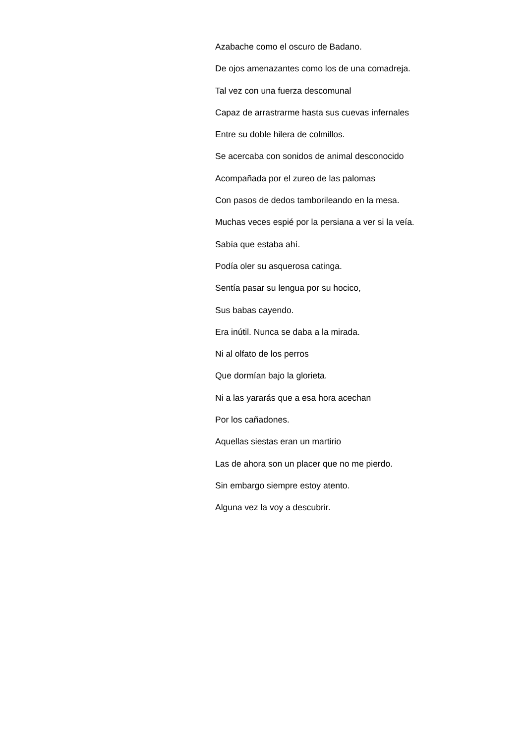Azabache como el oscuro de Badano.
De ojos amenazantes como los de una comadreja.
Tal vez con una fuerza descomunal
Capaz de arrastrarme hasta sus cuevas infernales
Entre su doble hilera de colmillos.
Se acercaba con sonidos de animal desconocido
Acompañada por el zureo de las palomas
Con pasos de dedos tamborileando en la mesa.
Muchas veces espié por la persiana a ver si la veía.
Sabía que estaba ahí.
Podía oler su asquerosa catinga.
Sentía pasar su lengua por su hocico,
Sus babas cayendo.
Era inútil. Nunca se daba a la mirada.
Ni al olfato de los perros
Que dormían bajo la glorieta.
Ni a las yararás que a esa hora acechan
Por los cañadones.
Aquellas siestas eran un martirio
Las de ahora son un placer que no me pierdo.
Sin embargo siempre estoy atento.
Alguna vez la voy a descubrir.